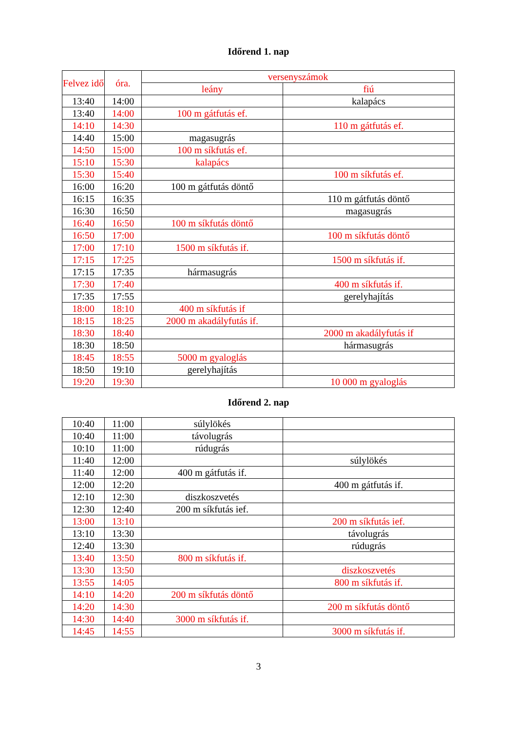Időrend 1. nap
| Felvez idő | óra. | versenyszámok | |
| --- | --- | --- | --- |
| | | leány | fiú |
| 13:40 | 14:00 | | kalapács |
| 13:40 | 14:00 | 100 m gátfutás ef. | |
| 14:10 | 14:30 | | 110 m gátfutás ef. |
| 14:40 | 15:00 | magasugrás | |
| 14:50 | 15:00 | 100 m síkfutás ef. | |
| 15:10 | 15:30 | kalapács | |
| 15:30 | 15:40 | | 100 m síkfutás ef. |
| 16:00 | 16:20 | 100 m gátfutás döntő | |
| 16:15 | 16:35 | | 110 m gátfutás döntő |
| 16:30 | 16:50 | | magasugrás |
| 16:40 | 16:50 | 100 m síkfutás döntő | |
| 16:50 | 17:00 | | 100 m síkfutás döntő |
| 17:00 | 17:10 | 1500 m síkfutás if. | |
| 17:15 | 17:25 | | 1500 m síkfutás if. |
| 17:15 | 17:35 | hármasugrás | |
| 17:30 | 17:40 | | 400 m síkfutás if. |
| 17:35 | 17:55 | | gerelyhajítás |
| 18:00 | 18:10 | 400 m síkfutás if | |
| 18:15 | 18:25 | 2000 m akadályfutás if. | |
| 18:30 | 18:40 | | 2000 m akadályfutás if |
| 18:30 | 18:50 | | hármasugrás |
| 18:45 | 18:55 | 5000 m gyaloglás | |
| 18:50 | 19:10 | gerelyhajítás | |
| 19:20 | 19:30 | | 10 000 m gyaloglás |
Időrend 2. nap
| 10:40 | 11:00 | súlylökés | |
| 10:40 | 11:00 | távolugrás | |
| 10:10 | 11:00 | rúdugrás | |
| 11:40 | 12:00 | | súlylökés |
| 11:40 | 12:00 | 400 m gátfutás if. | |
| 12:00 | 12:20 | | 400 m gátfutás if. |
| 12:10 | 12:30 | diszkoszvetés | |
| 12:30 | 12:40 | 200 m síkfutás ief. | |
| 13:00 | 13:10 | | 200 m síkfutás ief. |
| 13:10 | 13:30 | | távolugrás |
| 12:40 | 13:30 | | rúdugrás |
| 13:40 | 13:50 | 800 m síkfutás if. | |
| 13:30 | 13:50 | | diszkoszvetés |
| 13:55 | 14:05 | | 800 m síkfutás if. |
| 14:10 | 14:20 | 200 m síkfutás döntő | |
| 14:20 | 14:30 | | 200 m síkfutás döntő |
| 14:30 | 14:40 | 3000 m síkfutás if. | |
| 14:45 | 14:55 | | 3000 m síkfutás if. |
3